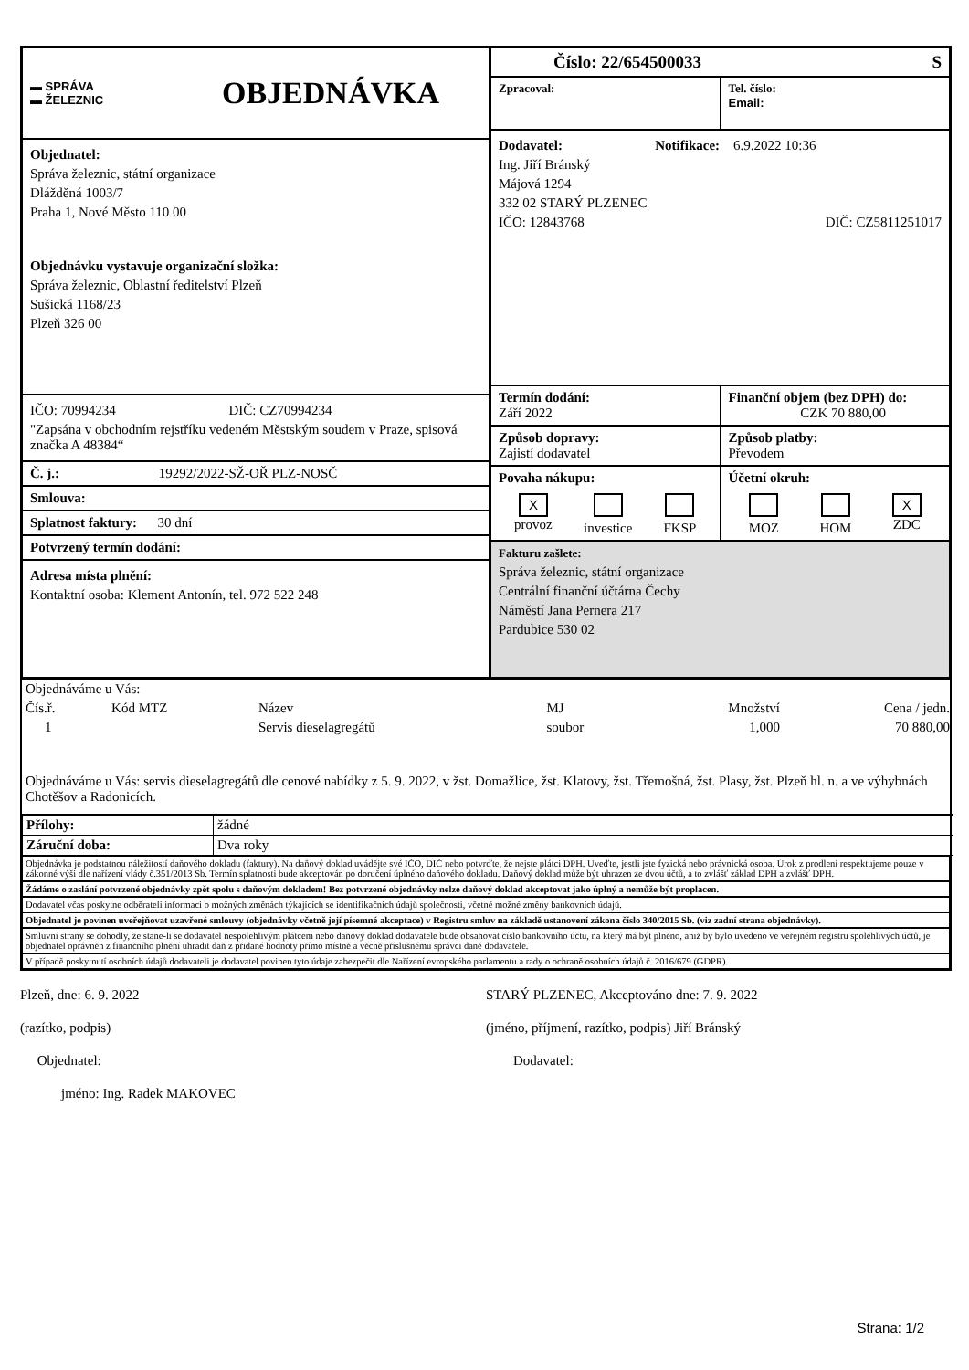▬ SPRÁVA
▬ ŽELEZNIC
OBJEDNÁVKA
Objednatel:
Správa železnic, státní organizace
Dlážděná 1003/7
Praha 1, Nové Město 110 00
Objednávku vystavuje organizační složka:
Správa železnic, Oblastní ředitelství Plzeň
Sušická 1168/23
Plzeň 326 00
IČO: 70994234 DIČ: CZ70994234
"Zapsána v obchodním rejstříku vedeném Městským soudem v Praze, spisová značka A 48384“
Č. j.: 19292/2022-SŽ-OŘ PLZ-NOSČ
Smlouva:
Splatnost faktury: 30 dní
Potvrzený termín dodání:
Adresa místa plnění:
Kontaktní osoba: Klement Antonín, tel. 972 522 248
Číslo: 22/654500033 S
Zpracoval: Tel. číslo:
Email:
Dodavatel: Notifikace: 6.9.2022 10:36
Ing. Jiří Bránský
Májová 1294
332 02 STARÝ PLZENEC
IČO: 12843768 DIČ: CZ5811251017
Termín dodání:
Září 2022
Finanční objem (bez DPH) do:
CZK 70 880,00
Způsob dopravy:
Zajistí dodavatel
Způsob platby:
Převodem
Povaha nákupu:
X
provoz
investice
FKSP
Účetní okruh:
MOZ
HOM
X
ZDC
Fakturu zašlete:
Správa železnic, státní organizace
Centrální finanční účtárna Čechy
Náměstí Jana Pernera 217
Pardubice 530 02
| Objednáváme u Vás: | | | | | |
| Čís.ř. | Kód MTZ | Název | MJ | Množství | Cena / jedn. |
| 1 | | Servis dieselagregátů | soubor | 1,000 | 70 880,00 |
Objednáváme u Vás: servis dieselagregátů dle cenové nabídky z 5. 9. 2022, v žst. Domažlice, žst. Klatovy, žst. Třemošná, žst. Plasy, žst. Plzeň hl. n. a ve výhybnách Chotěšov a Radonicích.
| Přílohy: | žádné |
| Záruční doba: | Dva roky |
Objednávka je podstatnou náležitostí daňového dokladu (faktury). Na daňový doklad uvádějte své IČO, DIČ nebo potvrďte, že nejste plátci DPH. Uveďte, jestli jste fyzická nebo právnická osoba. Úrok z prodlení respektujeme pouze v zákonné výši dle nařízení vlády č.351/2013 Sb. Termín splatnosti bude akceptován po doručení úplného daňového dokladu. Daňový doklad může být uhrazen ze dvou účtů, a to zvlášť základ DPH a zvlášť DPH.
Žádáme o zaslání potvrzené objednávky zpět spolu s daňovým dokladem! Bez potvrzené objednávky nelze daňový doklad akceptovat jako úplný a nemůže být proplacen.
Dodavatel včas poskytne odběrateli informaci o možných změnách týkajících se identifikačních údajů společnosti, včetně možné změny bankovních údajů.
Objednatel je povinen uveřejňovat uzavřené smlouvy (objednávky včetně její písemné akceptace) v Registru smluv na základě ustanovení zákona číslo 340/2015 Sb. (viz zadní strana objednávky).
Smluvní strany se dohodly, že stane-li se dodavatel nespolehlivým plátcem nebo daňový doklad dodavatele bude obsahovat číslo bankovního účtu, na který má být plněno, aniž by bylo uvedeno ve veřejném registru spolehlivých účtů, je objednatel oprávněn z finančního plnění uhradit daň z přidané hodnoty přímo místně a věcně příslušnému správci daně dodavatele.
V případě poskytnutí osobních údajů dodavateli je dodavatel povinen tyto údaje zabezpečit dle Nařízení evropského parlamentu a rady o ochraně osobních údajů č. 2016/679 (GDPR).
Plzeň, dne: 6. 9. 2022
(razítko, podpis)
Objednatel:
jméno: Ing. Radek MAKOVEC
STARÝ PLZENEC, Akceptováno dne: 7. 9. 2022
(jméno, příjmení, razítko, podpis) Jiří Bránský
Dodavatel:
Strana: 1/2